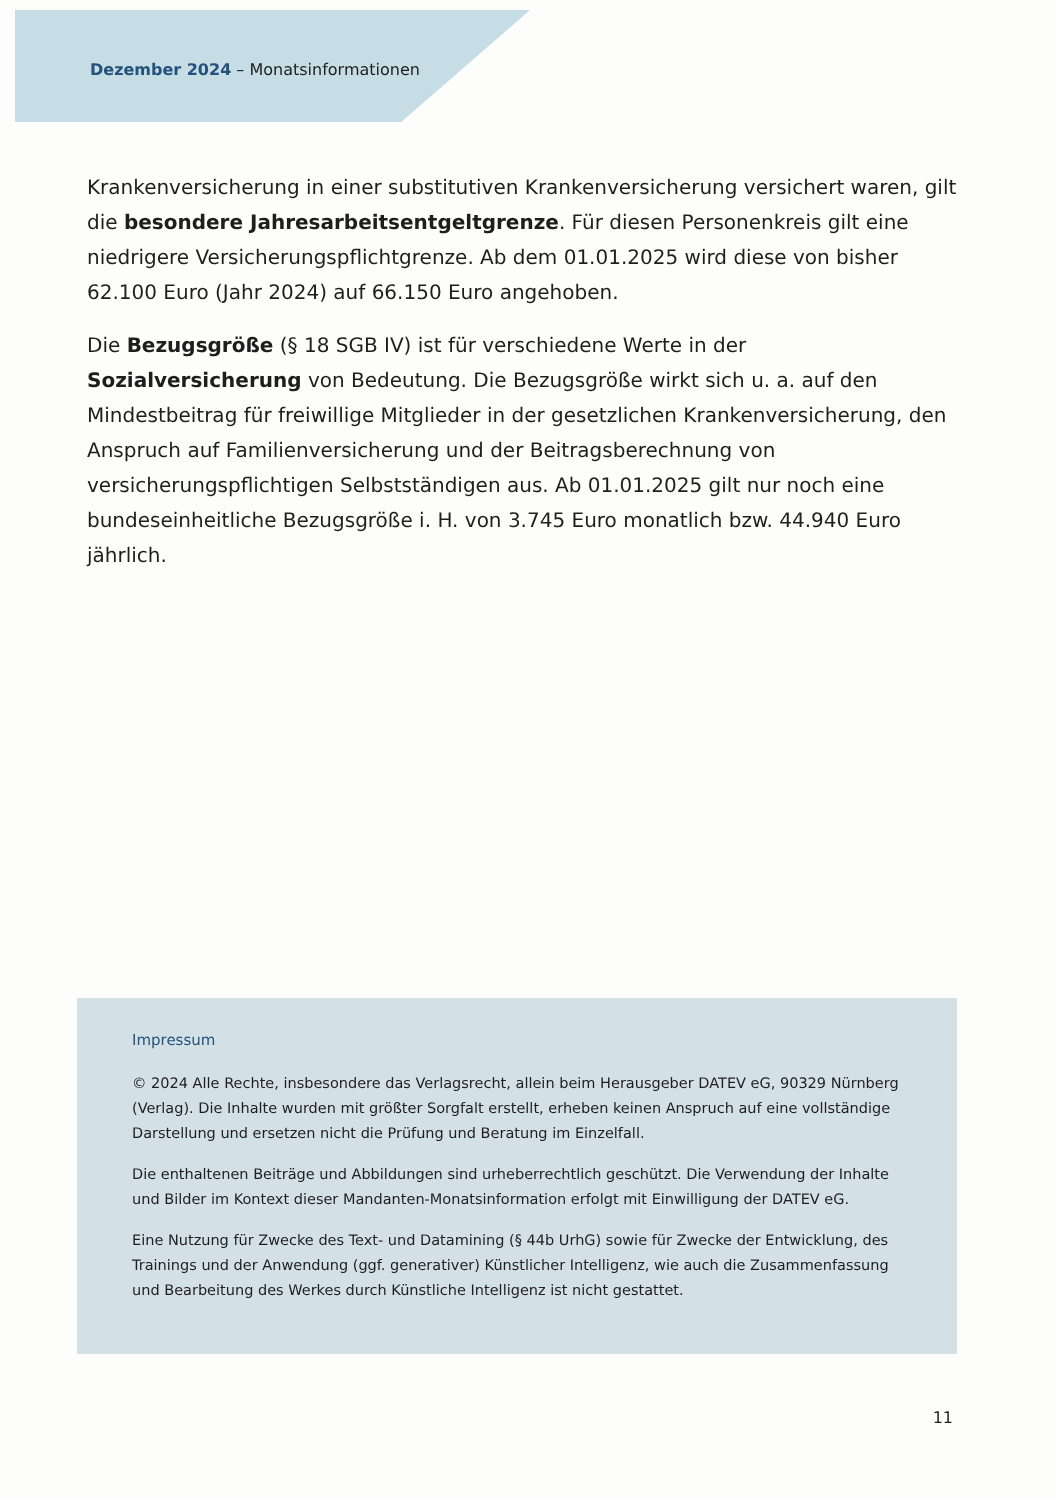Dezember 2024 – Monatsinformationen
Krankenversicherung in einer substitutiven Krankenversicherung versichert waren, gilt die besondere Jahresarbeitsentgeltgrenze. Für diesen Personenkreis gilt eine niedrigere Versicherungspflichtgrenze. Ab dem 01.01.2025 wird diese von bisher 62.100 Euro (Jahr 2024) auf 66.150 Euro angehoben.
Die Bezugsgröße (§ 18 SGB IV) ist für verschiedene Werte in der Sozialversicherung von Bedeutung. Die Bezugsgröße wirkt sich u. a. auf den Mindestbeitrag für freiwillige Mitglieder in der gesetzlichen Krankenversicherung, den Anspruch auf Familienversicherung und der Beitragsberechnung von versicherungspflichtigen Selbstständigen aus. Ab 01.01.2025 gilt nur noch eine bundeseinheitliche Bezugsgröße i. H. von 3.745 Euro monatlich bzw. 44.940 Euro jährlich.
Impressum
© 2024 Alle Rechte, insbesondere das Verlagsrecht, allein beim Herausgeber DATEV eG, 90329 Nürnberg (Verlag). Die Inhalte wurden mit größter Sorgfalt erstellt, erheben keinen Anspruch auf eine vollständige Darstellung und ersetzen nicht die Prüfung und Beratung im Einzelfall.
Die enthaltenen Beiträge und Abbildungen sind urheberrechtlich geschützt. Die Verwendung der Inhalte und Bilder im Kontext dieser Mandanten-Monatsinformation erfolgt mit Einwilligung der DATEV eG.
Eine Nutzung für Zwecke des Text- und Datamining (§ 44b UrhG) sowie für Zwecke der Entwicklung, des Trainings und der Anwendung (ggf. generativer) Künstlicher Intelligenz, wie auch die Zusammenfassung und Bearbeitung des Werkes durch Künstliche Intelligenz ist nicht gestattet.
11